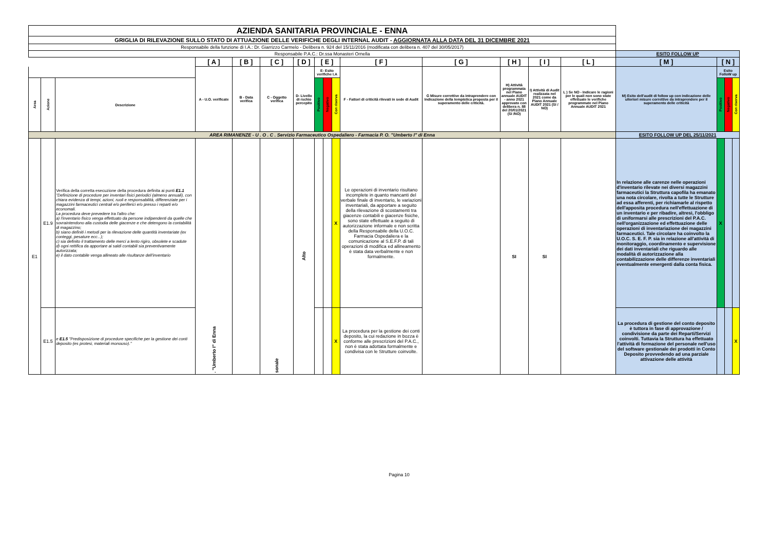| AZIENDA SANITARIA PROVINCIALE - ENNA | | | | | | | | | | | | | | | | | | |
| GRIGLIA DI RILEVAZIONE SULLO STATO DI ATTUAZIONE DELLE VERIFICHE DEGLI INTERNAL AUDIT - AGGIORNATA ALLA DATA DEL 31 DICEMBRE 2021 | | | | | | | | | | | | | | | | | | |
| Responsabile della funzione di I.A.: Dr. Giarrizzo Carmelo - Delibera n. 924 del 15/11/2016 (modificata con delibera n. 407 del 30/05/2017) | | | | | | | | | | | | | | | | | | |
| Responsabile P.A.C.: Dr.ssa Monasteri Ornella | | | | | | | | | | | | | | | ESITO FOLLOW UP | | | |
| | | | [ A ] | [ B ] | [ C ] | [ D ] | [ E ] | | | [ F ] | [ G ] | [ H ] | [ I ] | [ L ] | [ M ] | [ N ] | | |
| | | | A - U.O. verificate | B - Data verifica | C - Oggetto verifica | D- Livello di rschio percepito | E- Esito verifiche I.A | | | F - Fattori di criticità rilevati in sede di Audit | G Misure correttive da intraprendere con Indicazione della tempistica proposta per il superamento delle criticità. | H) Attività programmata nel Piano annuale AUDIT - anno 2021 approvato con delibera n. 88 del 20/01/2021 (SI /NO) | I) Attività di Audit realizzata nel 2021 come da Piano Annuale AUDIT 2021 (SI / NO) | L ) Se NO - Indicare le ragioni per le quali non sono state effettuate le verifiche programmate nel Piano Annuale AUDIT 2021 | M) Esito dell'audit di follow up con indicazione delle ulteriori misure correttive da intraprendere per il superamento delle criticità | Esito FolloW up | | |
| Area | Azione | Descrizione | | | | | Positivo | Negativo | Con riserva | | | | | | | Positivo | Negativo | Con riserva |
| AREA RIMANENZE - U . O . C . Servizio Farmaceutico Ospedaliero - Farmacia P. O. "Umberto I" di Enna | | | | | | | | | | | | | | | ESITO FOLLOW UP DEL 25/11/2021 | | | |
| E1 | E1.9 | Verifica della corretta esecuzione della procedura definita ai punti E1.1 "Definizione di procedure per inventari fisici periodici (almeno annuali), con chiara evidenza di tempi, azioni, ruoli e responsabilità, differenziate per i magazzini farmaceutici centrali e/o periferici e/o presso i reparti e/o economali. La procedura deve prevedere tra l'altro che: a) l'inventario fisico venga effettuato da persone indipendenti da quelle che sovraintendono alla custodia delle giacenze e che detengono la contabilità di magazzino; b) siano definiti i metodi per la rilevazione delle quantità inventariate (ex conteggi, pesature ecc...); c) sia definito il trattamento delle merci a lento rigiro, obsolete e scadute d) ogni rettifica da apportare ai saldi contabili sia preventivamente autorizzata; e) il dato contabile venga allineato alle risultanze dell'inventario | . "Umberto I" di Enna | | sonale | Alto | | | X | Le operazioni di inventario risultano incomplete in quanto mancanti del verbale finale di inventario, le variazioni inventariali, da apportare a seguito della rilevazione di scostamenti tra giacenze contabili e giacenze fisiche, sono state effettuate a seguito di autorizzazione informale e non scritta della Responsabile della U.O.C. Farmacia Ospedaliera e la comunicazione al S.E.F.P. di tali operazioni di modifica ed allineamento è stata data verbalmente e non formalmente. | | SI | SI | | In relazione alle carenze nelle operazioni d'inventario rilevate nei diversi magazzini farmaceutici la Struttura capofila ha emanato una nota circolare, rivolta a tutte le Strutture ad essa afferenti, per richiamarle al rispetto dell'apposita procedura nell'effettuazione di un inventario e per ribadire, altresì, l'obbligo di uniformarsi alle prescrizioni del P.A.C. nell'organizzazione ed effettuazione delle operazioni di inventariazione dei magazzini farmaceutici. Tale circolare ha coinvolto la U.O.C. S. E. F. P. sia in relazione all'attività di monitoraggio, coordinamento e supervisione dei dati inventariali che riguardo alle modalità di autorizzazione alla contabilizzazione delle differenze inventariali eventualmente emergenti dalla conta fisica. | X | | |
| | E1.5 | e E1.5 "Predisposizione di procedure specifiche per la gestione dei conti deposito (es protesi, materiali monouso)." | | | | | | | X | La procedura per la gestione dei conti deposito, la cui redazione in bozza è conforme alle prescrizioni del P.A.C., non è stata adottata formalmente e condivisa con le Strutture coinvolte. | | | | | La procedura di gestione del conto deposito è tuttora in fase di approvazione / condivisione da parte dei Reparti/Servizi coinvolti. Tuttavia la Struttura ha effettuato l'attività di formazione del personale nell'uso del software gestionale dei prodotti in Conto Deposito provvedendo ad una parziale attivazione delle attività | | | X |
Pagina 10